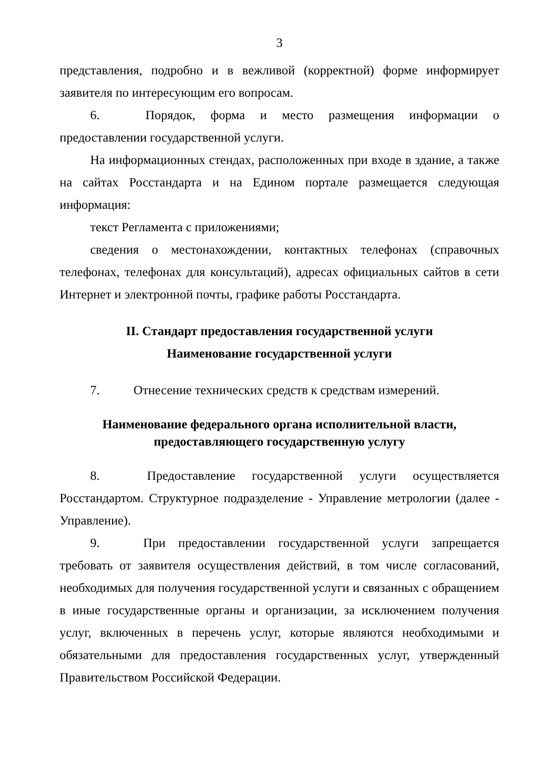3
представления, подробно и в вежливой (корректной) форме информирует заявителя по интересующим его вопросам.
6. Порядок, форма и место размещения информации о предоставлении государственной услуги.
На информационных стендах, расположенных при входе в здание, а также на сайтах Росстандарта и на Едином портале размещается следующая информация:
текст Регламента с приложениями;
сведения о местонахождении, контактных телефонах (справочных телефонах, телефонах для консультаций), адресах официальных сайтов в сети Интернет и электронной почты, графике работы Росстандарта.
II. Стандарт предоставления государственной услуги
Наименование государственной услуги
7. Отнесение технических средств к средствам измерений.
Наименование федерального органа исполнительной власти,
предоставляющего государственную услугу
8. Предоставление государственной услуги осуществляется Росстандартом. Структурное подразделение - Управление метрологии (далее - Управление).
9. При предоставлении государственной услуги запрещается требовать от заявителя осуществления действий, в том числе согласований, необходимых для получения государственной услуги и связанных с обращением в иные государственные органы и организации, за исключением получения услуг, включенных в перечень услуг, которые являются необходимыми и обязательными для предоставления государственных услуг, утвержденный Правительством Российской Федерации.